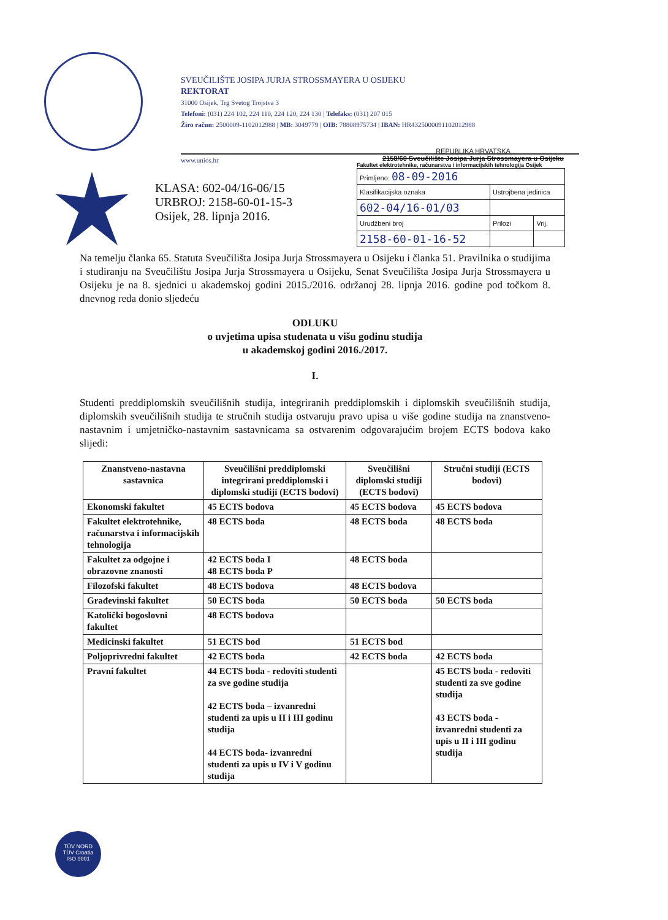SVEUČILIŠTE JOSIPA JURJA STROSSMAYERA U OSIJEKU
REKTORAT
31000 Osijek, Trg Svetog Trojstva 3
Telefoni: (031) 224 102, 224 110, 224 120, 224 130 | Telefaks: (031) 207 015
Žiro račun: 2500009-1102012988 | MB: 3049779 | OIB: 78808975734 | IBAN: HR4325000091102012988
www.unios.hr
KLASA: 602-04/16-06/15
URBROJ: 2158-60-01-15-3
Osijek, 28. lipnja 2016.
REPUBLIKA HRVATSKA
2158/60 Sveučilište Josipa Jurja Strossmayera u Osijeku
Fakultet elektrotehnike, računarstva i informacijskih tehnologija Osijek
| Primljeno: 08-09-2016 | | |
| Klasifikacijska oznaka | Ustrojbena jedinica | |
| 602-04/16-01/03 | | |
| Urudžbeni broj | Prilozi | Vrij. |
| 2158-60-01-16-52 | | |
Na temelju članka 65. Statuta Sveučilišta Josipa Jurja Strossmayera u Osijeku i članka 51. Pravilnika o studijima i studiranju na Sveučilištu Josipa Jurja Strossmayera u Osijeku, Senat Sveučilišta Josipa Jurja Strossmayera u Osijeku je na 8. sjednici u akademskoj godini 2015./2016. održanoj 28. lipnja 2016. godine pod točkom 8. dnevnog reda donio sljedeću
ODLUKU
o uvjetima upisa studenata u višu godinu studija
u akademskoj godini 2016./2017.
I.
Studenti preddiplomskih sveučilišnih studija, integriranih preddiplomskih i diplomskih sveučilišnih studija, diplomskih sveučilišnih studija te stručnih studija ostvaruju pravo upisa u više godine studija na znanstveno-nastavnim i umjetničko-nastavnim sastavnicama sa ostvarenim odgovarajućim brojem ECTS bodova kako slijedi:
| Znanstveno-nastavna sastavnica | Sveučilišni preddiplomski integrirani preddiplomski i diplomski studiji (ECTS bodovi) | Sveučilišni diplomski studiji (ECTS bodovi) | Stručni studiji (ECTS bodovi) |
| --- | --- | --- | --- |
| Ekonomski fakultet | 45 ECTS bodova | 45 ECTS bodova | 45 ECTS bodova |
| Fakultet elektrotehnike, računarstva i informacijskih tehnologija | 48 ECTS boda | 48 ECTS boda | 48 ECTS boda |
| Fakultet za odgojne i obrazovne znanosti | 42 ECTS boda I 48 ECTS boda P | 48 ECTS boda | |
| Filozofski fakultet | 48 ECTS bodova | 48 ECTS bodova | |
| Građevinski fakultet | 50 ECTS boda | 50 ECTS boda | 50 ECTS boda |
| Katolički bogoslovni fakultet | 48 ECTS bodova | | |
| Medicinski fakultet | 51 ECTS bod | 51 ECTS bod | |
| Poljoprivredni fakultet | 42 ECTS boda | 42 ECTS boda | 42 ECTS boda |
| Pravni fakultet | 44 ECTS boda - redoviti studenti za sve godine studija 42 ECTS boda – izvanredni studenti za upis u II i III godinu studija 44 ECTS boda- izvanredni studenti za upis u IV i V godinu studija | | 45 ECTS boda - redoviti studenti za sve godine studija 43 ECTS boda - izvanredni studenti za upis u II i III godinu studija |
TÜV NORD
TÜV Croatia
ISO 9001